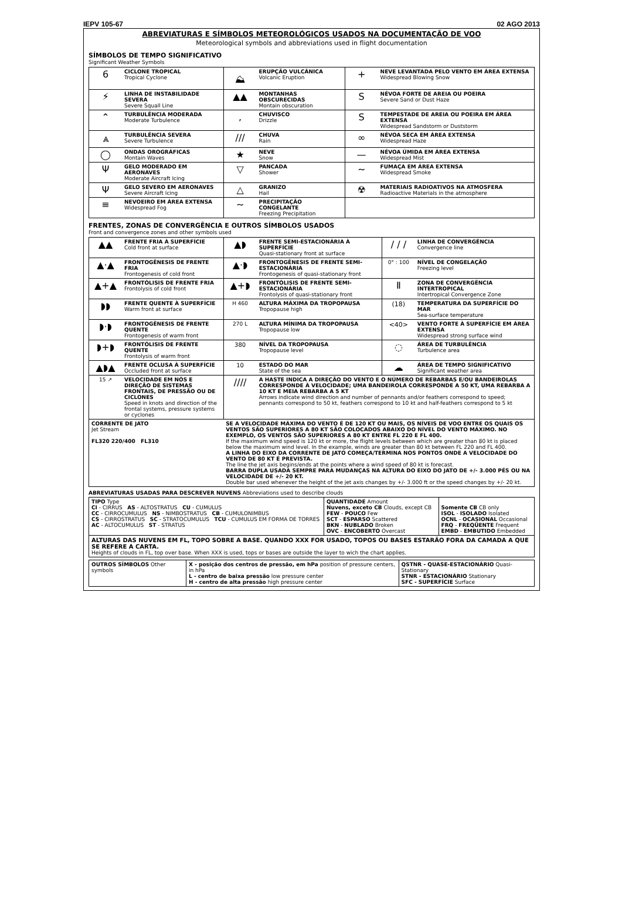IEPV 105-67 02 AGO 2013
ABREVIATURAS E SÍMBOLOS METEOROLÓGICOS USADOS NA DOCUMENTAÇÃO DE VOO
Meteorological symbols and abbreviations used in flight documentation
SÍMBOLOS DE TEMPO SIGNIFICATIVO
Significant Weather Symbols
| 6 | CICLONE TROPICAL Tropical Cyclone | ⛰ | ERUPÇÃO VULCÂNICA Volcanic Eruption | + | NEVE LEVANTADA PELO VENTO EM ÁREA EXTENSA Widespread Blowing Snow |
| ⚡ | LINHA DE INSTABILIDADE SEVERA Severe Squall Line | ▲▲ | MONTANHAS OBSCURECIDAS Montain obscuration | S | NÉVOA FORTE DE AREIA OU POEIRA Severe Sand or Dust Haze |
| ⌃ | TURBULÊNCIA MODERADA Moderate Turbulence | , | CHUVISCO Drizzle | S | TEMPESTADE DE AREIA OU POEIRA EM ÁREA EXTENSA Widespread Sandstorm or Duststorm |
| ⩓ | TURBULÊNCIA SEVERA Severe Turbulence | /// | CHUVA Rain | ∞ | NÉVOA SECA EM ÁREA EXTENSA Widespread Haze |
| ◯ | ONDAS OROGRÁFICAS Montain Waves | ★ | NEVE Snow | — | NÉVOA ÚMIDA EM ÁREA EXTENSA Widespread Mist |
| Ψ | GELO MODERADO EM AERONAVES Moderate Aircraft Icing | ▽ | PANCADA Shower | ~ | FUMAÇA EM ÁREA EXTENSA Widespread Smoke |
| Ψ | GELO SEVERO EM AERONAVES Severe Aircraft Icing | △ | GRANIZO Hail | ☢ | MATERIAIS RADIOATIVOS NA ATMOSFERA Radioactive Materials in the atmosphere |
| ≡ | NEVOEIRO EM ÁREA EXTENSA Widespread Fog | ~ | PRECIPITAÇÃO CONGELANTE Freezing Precipitation | | |
FRENTES, ZONAS DE CONVERGÊNCIA E OUTROS SÍMBOLOS USADOS
Front and convergence zones and other symbols used
| ▲▲ | FRENTE FRIA À SUPERFÍCIE Cold front at surface | ▲◗ | FRENTE SEMI-ESTACIONÁRIA À SUPERFÍCIE Quasi-stationary front at surface | / / / | LINHA DE CONVERGÊNCIA Convergence line |
| ▲·▲ | FRONTOGÊNESIS DE FRENTE FRIA Frontogenesis of cold front | ▲·◗ | FRONTOGÊNESIS DE FRENTE SEMI-ESTACIONÁRIA Frontogenesis of quasi-stationary front | 0° : 100 | NÍVEL DE CONGELAÇÃO Freezing level |
| ▲+▲ | FRONTÓLISIS DE FRENTE FRIA Frontolysis of cold front | ▲+◗ | FRONTÓLISIS DE FRENTE SEMI-ESTACIONÁRIA Frontolysis of quasi-stationary front | Ⅱ | ZONA DE CONVERGÊNCIA INTERTROPICAL Intertropical Convergence Zone |
| ◗◗ | FRENTE QUENTE À SUPERFÍCIE Warm front at surface | H 460 | ALTURA MÁXIMA DA TROPOPAUSA Tropopause high | (18) | TEMPERATURA DA SUPERFÍCIE DO MAR Sea-surface temperature |
| ◗·◗ | FRONTOGÊNESIS DE FRENTE QUENTE Frontogenesis of warm front | 270 L | ALTURA MÍNIMA DA TROPOPAUSA Tropopause low | <40> | VENTO FORTE À SUPERFÍCIE EM ÁREA EXTENSA Widespread strong surface wind |
| ◗+◗ | FRONTÓLISIS DE FRENTE QUENTE Frontolysis of warm front | 380 | NÍVEL DA TROPOPAUSA Tropopause level | ◌ | ÁREA DE TURBULÊNCIA Turbulence area |
| ▲◗▲ | FRENTE OCLUSA À SUPERFÍCIE Occluded front at surface | 10 | ESTADO DO MAR State of the sea | ☁ | ÁREA DE TEMPO SIGNIFICATIVO Significant weather area |
| 15 ↗ | VELOCIDADE EM NÓS E DIREÇÃO DE SISTEMAS FRONTAIS, DE PRESSÃO OU DE CICLONES Speed in knots and direction of the frontal systems, pressure systems or cyclones | //// | A HASTE INDICA A DIREÇÃO DO VENTO E O NÚMERO DE REBARBAS E/OU BANDEIROLAS CORRESPONDE À VELOCIDADE; UMA BANDEIROLA CORRESPONDE A 50 KT, UMA REBARBA A 10 KT E MEIA REBARBA A 5 KT Arrows indicate wind direction and number of pennants and/or feathers correspond to speed; pennants correspond to 50 kt, feathers correspond to 10 kt and half-feathers correspond to 5 kt | | |
| CORRENTE DE JATO Jet Stream FL320 220/400 FL310 | | SE A VELOCIDADE MÁXIMA DO VENTO É DE 120 KT OU MAIS, OS NÍVEIS DE VOO ENTRE OS QUAIS OS VENTOS SÃO SUPERIORES A 80 KT SÃO COLOCADOS ABAIXO DO NÍVEL DO VENTO MÁXIMO. NO EXEMPLO, OS VENTOS SÃO SUPERIORES A 80 KT ENTRE FL 220 E FL 400. If the maximum wind speed is 120 kt or more, the flight levels between which are greater than 80 kt is placed below the maximum wind level. In the example, winds are greater than 80 kt between FL 220 and FL 400. A LINHA DO EIXO DA CORRENTE DE JATO COMEÇA/TERMINA NOS PONTOS ONDE A VELOCIDADE DO VENTO DE 80 KT É PREVISTA. The line the jet axis begins/ends at the points where a wind speed of 80 kt is forecast. BARRA DUPLA USADA SEMPRE PARA MUDANÇAS NA ALTURA DO EIXO DO JATO DE +/- 3.000 PÉS OU NA VELOCIDADE DE +/- 20 KT. Double bar used whenever the height of the jet axis changes by +/- 3.000 ft or the speed changes by +/- 20 kt. | | | |
ABREVIATURAS USADAS PARA DESCREVER NUVENS Abbreviations used to describe clouds
| TIPO Type CI - CIRRUS AS - ALTOSTRATUS CU - CUMULUS CC - CIRROCUMULUS NS - NIMBOSTRATUS CB - CUMULONIMBUS CS - CIRROSTRATUS SC - STRATOCUMULUS TCU - CUMULUS EM FORMA DE TORRES AC - ALTOCUMULUS ST - STRATUS | QUANTIDADE Amount Nuvens, exceto CB Clouds, except CB FEW - POUCO Few SCT - ESPARSO Scattered BKN - NUBLADO Broken OVC - ENCOBERTO Overcast | Somente CB CB only ISOL - ISOLADO Isolated OCNL - OCASIONAL Occasional FRQ - FREQÜENTE Frequent EMBD - EMBUTIDO Embedded |
| ALTURAS DAS NUVENS EM FL, TOPO SOBRE A BASE. QUANDO XXX FOR USADO, TOPOS OU BASES ESTARÃO FORA DA CAMADA A QUE SE REFERE A CARTA. Heights of clouds in FL, top over base. When XXX is used, tops or bases are outside the layer to wich the chart applies. | | |
| OUTROS SÍMBOLOS Other symbols | X - posição dos centros de pressão, em hPa position of pressure centers, in hPa L - centro de baixa pressão low pressure center H - centro de alta pressão high pressure center | QSTNR - QUASE-ESTACIONÁRIO Quasi-Stationary STNR - ESTACIONÁRIO Stationary SFC - SUPERFÍCIE Surface |